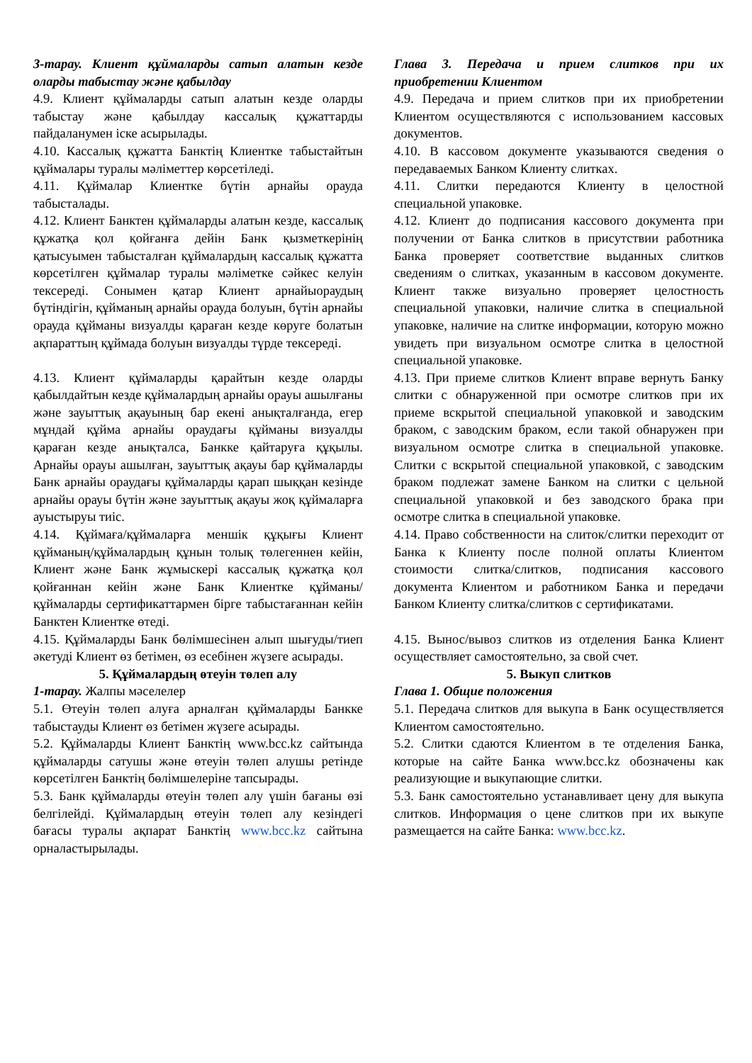| 3-тарау. Клиент құймаларды сатып алатын кезде оларды табыстау және қабылдау | Глава 3. Передача и прием слитков при их приобретении Клиентом |
| 4.9. Клиент құймаларды сатып алатын кезде оларды табыстау және қабылдау кассалық құжаттарды пайдаланумен іске асырылады. | 4.9. Передача и прием слитков при их приобретении Клиентом осуществляются с использованием кассовых документов. |
| 4.10. Кассалық құжатта Банктің Клиентке табыстайтын құймалары туралы мәліметтер көрсетіледі. | 4.10. В кассовом документе указываются сведения о передаваемых Банком Клиенту слитках. |
| 4.11. Құймалар Клиентке бүтін арнайы орауда табысталады. | 4.11. Слитки передаются Клиенту в целостной специальной упаковке. |
| 4.12. Клиент Банктен құймаларды алатын кезде, кассалық құжатқа қол қойғанға дейін Банк қызметкерінің қатысуымен табысталған құймалардың кассалық құжатта көрсетілген құймалар туралы мәліметке сәйкес келуін тексереді. Сонымен қатар Клиент арнайыораудың бүтіндігін, құйманың арнайы орауда болуын, бүтін арнайы орауда құйманы визуалды қараған кезде көруге болатын ақпараттың құймада болуын визуалды түрде тексереді. | 4.12. Клиент до подписания кассового документа при получении от Банка слитков в присутствии работника Банка проверяет соответствие выданных слитков сведениям о слитках, указанным в кассовом документе. Клиент также визуально проверяет целостность специальной упаковки, наличие слитка в специальной упаковке, наличие на слитке информации, которую можно увидеть при визуальном осмотре слитка в целостной специальной упаковке. |
| 4.13. Клиент құймаларды қарайтын кезде оларды қабылдайтын кезде құймалардың арнайы орауы ашылғаны және зауыттық ақауының бар екені анықталғанда, егер мұндай құйма арнайы ораудағы құйманы визуалды қараған кезде анықталса, Банкке қайтаруға құқылы. Арнайы орауы ашылған, зауыттық ақауы бар құймаларды Банк арнайы ораудағы құймаларды қарап шыққан кезінде арнайы орауы бүтін және зауыттық ақауы жоқ құймаларға ауыстыруы тиіс. | 4.13. При приеме слитков Клиент вправе вернуть Банку слитки с обнаруженной при осмотре слитков при их приеме вскрытой специальной упаковкой и заводским браком, с заводским браком, если такой обнаружен при визуальном осмотре слитка в специальной упаковке. Слитки с вскрытой специальной упаковкой, с заводским браком подлежат замене Банком на слитки с цельной специальной упаковкой и без заводского брака при осмотре слитка в специальной упаковке. |
| 4.14. Құймаға/құймаларға меншік құқығы Клиент құйманың/құймалардың құнын толық төлегеннен кейін, Клиент және Банк жұмыскері кассалық құжатқа қол қойғаннан кейін және Банк Клиентке құйманы/құймаларды сертификаттармен бірге табыстағаннан кейін Банктен Клиентке өтеді. | 4.14. Право собственности на слиток/слитки переходит от Банка к Клиенту после полной оплаты Клиентом стоимости слитка/слитков, подписания кассового документа Клиентом и работником Банка и передачи Банком Клиенту слитка/слитков с сертификатами. |
| 4.15. Құймаларды Банк бөлімшесінен алып шығуды/тиеп әкетуді Клиент өз бетімен, өз есебінен жүзеге асырады. | 4.15. Вынос/вывоз слитков из отделения Банка Клиент осуществляет самостоятельно, за свой счет. |
| 5. Құймалардың өтеуін төлеп алу 1-тарау. Жалпы мәселелер | 5. Выкуп слитков Глава 1. Общие положения |
| 5.1. Өтеуін төлеп алуға арналған құймаларды Банкке табыстауды Клиент өз бетімен жүзеге асырады. | 5.1. Передача слитков для выкупа в Банк осуществляется Клиентом самостоятельно. |
| 5.2. Құймаларды Клиент Банктің www.bcc.kz сайтында құймаларды сатушы және өтеуін төлеп алушы ретінде көрсетілген Банктің бөлімшелеріне тапсырады. | 5.2. Слитки сдаются Клиентом в те отделения Банка, которые на сайте Банка www.bcc.kz обозначены как реализующие и выкупающие слитки. |
| 5.3. Банк құймаларды өтеуін төлеп алу үшін бағаны өзі белгілейді. Құймалардың өтеуін төлеп алу кезіндегі бағасы туралы ақпарат Банктің www.bcc.kz сайтына орналастырылады. | 5.3. Банк самостоятельно устанавливает цену для выкупа слитков. Информация о цене слитков при их выкупе размещается на сайте Банка: www.bcc.kz . |